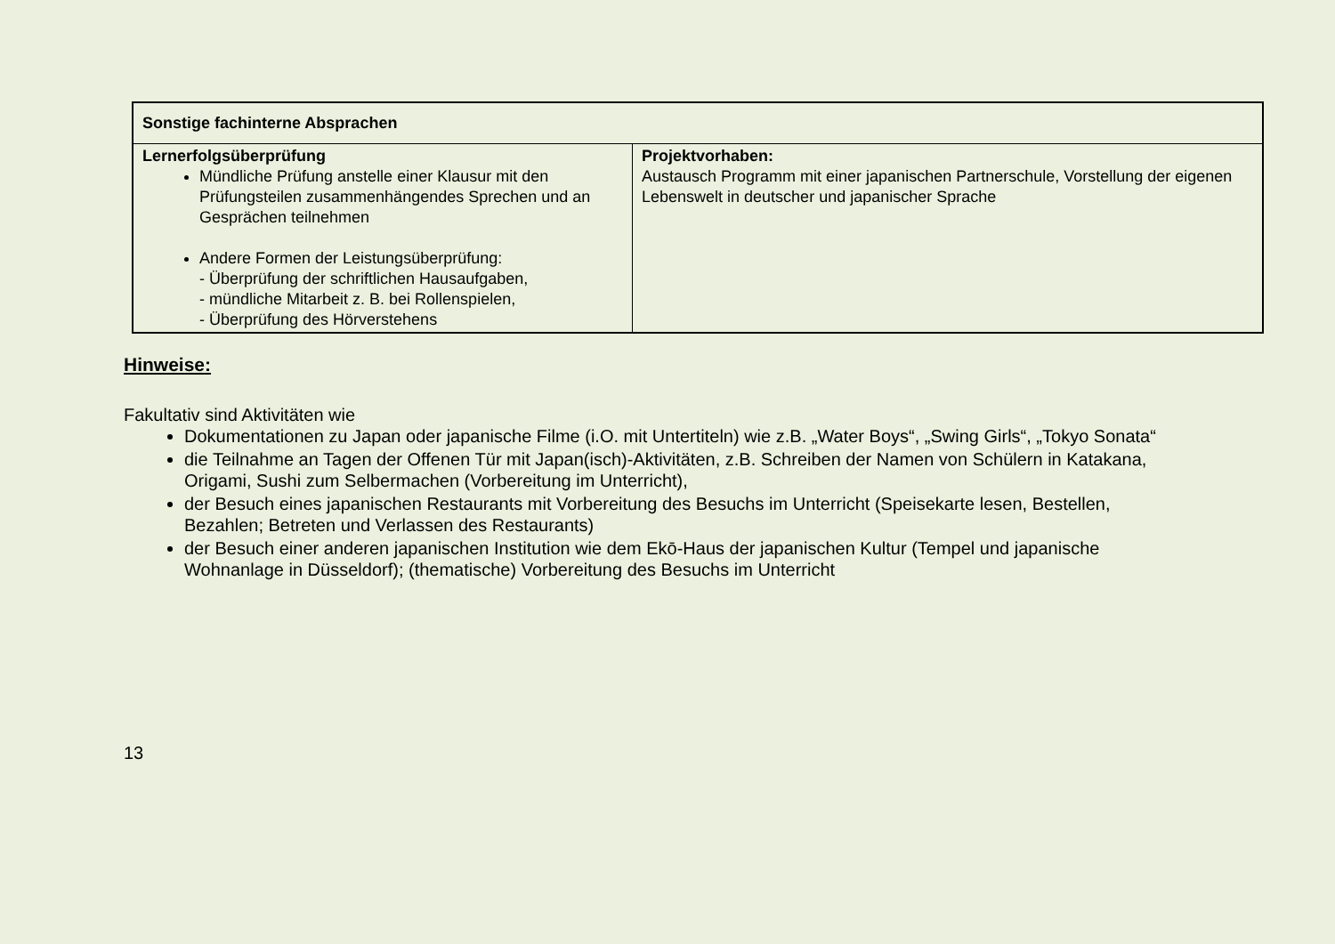| Sonstige fachinterne Absprachen | |
| --- | --- |
| Lernerfolgsüberprüfung Mündliche Prüfung anstelle einer Klausur mit den Prüfungsteilen zusammenhängendes Sprechen und an Gesprächen teilnehmen Andere Formen der Leistungsüberprüfung: - Überprüfung der schriftlichen Hausaufgaben, - mündliche Mitarbeit z. B. bei Rollenspielen, - Überprüfung des Hörverstehens | Projektvorhaben: Austausch Programm mit einer japanischen Partnerschule, Vorstellung der eigenen Lebenswelt in deutscher und japanischer Sprache |
Hinweise:
Fakultativ sind Aktivitäten wie
Dokumentationen zu Japan oder japanische Filme (i.O. mit Untertiteln) wie z.B. „Water Boys“, „Swing Girls“, „Tokyo Sonata“
die Teilnahme an Tagen der Offenen Tür mit Japan(isch)-Aktivitäten, z.B. Schreiben der Namen von Schülern in Katakana, Origami, Sushi zum Selbermachen (Vorbereitung im Unterricht),
der Besuch eines japanischen Restaurants mit Vorbereitung des Besuchs im Unterricht (Speisekarte lesen, Bestellen, Bezahlen; Betreten und Verlassen des Restaurants)
der Besuch einer anderen japanischen Institution wie dem Ekō-Haus der japanischen Kultur (Tempel und japanische Wohnanlage in Düsseldorf); (thematische) Vorbereitung des Besuchs im Unterricht
13